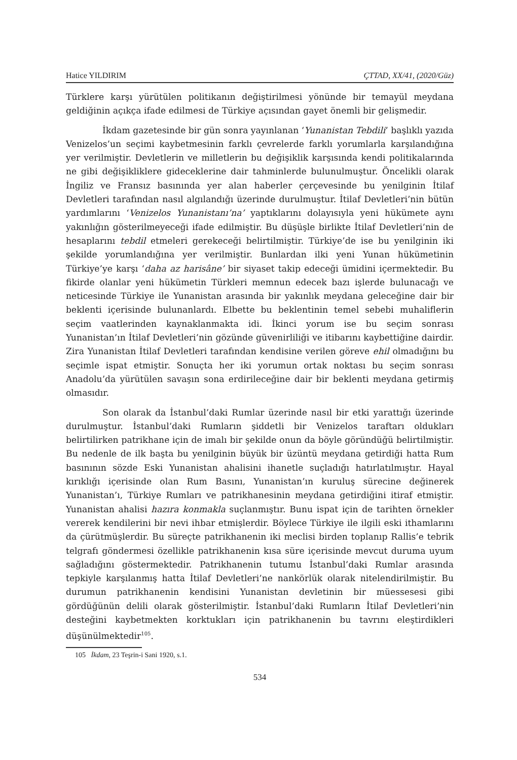Hatice YILDIRIM ÇTTAD, XX/41, (2020/Güz)
Türklere karşı yürütülen politikanın değiştirilmesi yönünde bir temayül meydana geldiğinin açıkça ifade edilmesi de Türkiye açısından gayet önemli bir gelişmedir.
İkdam gazetesinde bir gün sonra yayınlanan ‘Yunanistan Tebdili’ başlıklı yazıda Venizelos’un seçimi kaybetmesinin farklı çevrelerde farklı yorumlarla karşılandığına yer verilmiştir. Devletlerin ve milletlerin bu değişiklik karşısında kendi politikalarında ne gibi değişikliklere gideceklerine dair tahminlerde bulunulmuştur. Öncelikli olarak İngiliz ve Fransız basınında yer alan haberler çerçevesinde bu yenilginin İtilaf Devletleri tarafından nasıl algılandığı üzerinde durulmuştur. İtilaf Devletleri’nin bütün yardımlarını ‘Venizelos Yunanistanı’na’ yaptıklarını dolayısıyla yeni hükümete aynı yakınlığın gösterilmeyeceği ifade edilmiştir. Bu düşüşle birlikte İtilaf Devletleri’nin de hesaplarını tebdil etmeleri gerekeceği belirtilmiştir. Türkiye’de ise bu yenilginin iki şekilde yorumlandığına yer verilmiştir. Bunlardan ilki yeni Yunan hükümetinin Türkiye’ye karşı ‘daha az harisâne’ bir siyaset takip edeceği ümidini içermektedir. Bu fikirde olanlar yeni hükümetin Türkleri memnun edecek bazı işlerde bulunacağı ve neticesinde Türkiye ile Yunanistan arasında bir yakınlık meydana geleceğine dair bir beklenti içerisinde bulunanlardı. Elbette bu beklentinin temel sebebi muhaliflerin seçim vaatlerinden kaynaklanmakta idi. İkinci yorum ise bu seçim sonrası Yunanistan’ın İtilaf Devletleri’nin gözünde güvenirliliği ve itibarını kaybettiğine dairdir. Zira Yunanistan İtilaf Devletleri tarafından kendisine verilen göreve ehil olmadığını bu seçimle ispat etmiştir. Sonuçta her iki yorumun ortak noktası bu seçim sonrası Anadolu’da yürütülen savaşın sona erdirileceğine dair bir beklenti meydana getirmiş olmasıdır.
Son olarak da İstanbul’daki Rumlar üzerinde nasıl bir etki yarattığı üzerinde durulmuştur. İstanbul’daki Rumların şiddetli bir Venizelos taraftarı oldukları belirtilirken patrikhane için de imalı bir şekilde onun da böyle göründüğü belirtilmiştir. Bu nedenle de ilk başta bu yenilginin büyük bir üzüntü meydana getirdiği hatta Rum basınının sözde Eski Yunanistan ahalisini ihanetle suçladığı hatırlatılmıştır. Hayal kırıklığı içerisinde olan Rum Basını, Yunanistan’ın kuruluş sürecine değinerek Yunanistan’ı, Türkiye Rumları ve patrikhanesinin meydana getirdiğini itiraf etmiştir. Yunanistan ahalisi hazıra konmakla suçlanmıştır. Bunu ispat için de tarihten örnekler vererek kendilerini bir nevi ihbar etmişlerdir. Böylece Türkiye ile ilgili eski ithamlarını da çürütmüşlerdir. Bu süreçte patrikhanenin iki meclisi birden toplanıp Rallis’e tebrik telgrafı göndermesi özellikle patrikhanenin kısa süre içerisinde mevcut duruma uyum sağladığını göstermektedir. Patrikhanenin tutumu İstanbul’daki Rumlar arasında tepkiyle karşılanmış hatta İtilaf Devletleri’ne nankörlük olarak nitelendirilmiştir. Bu durumun patrikhanenin kendisini Yunanistan devletinin bir müessesesi gibi gördüğünün delili olarak gösterilmiştir. İstanbul’daki Rumların İtilaf Devletleri’nin desteğini kaybetmekten korktukları için patrikhanenin bu tavrını eleştirdikleri düşünülmektedir<sup>105</sup>.
105 İkdam, 23 Teşrin-i Sani 1920, s.1.
534